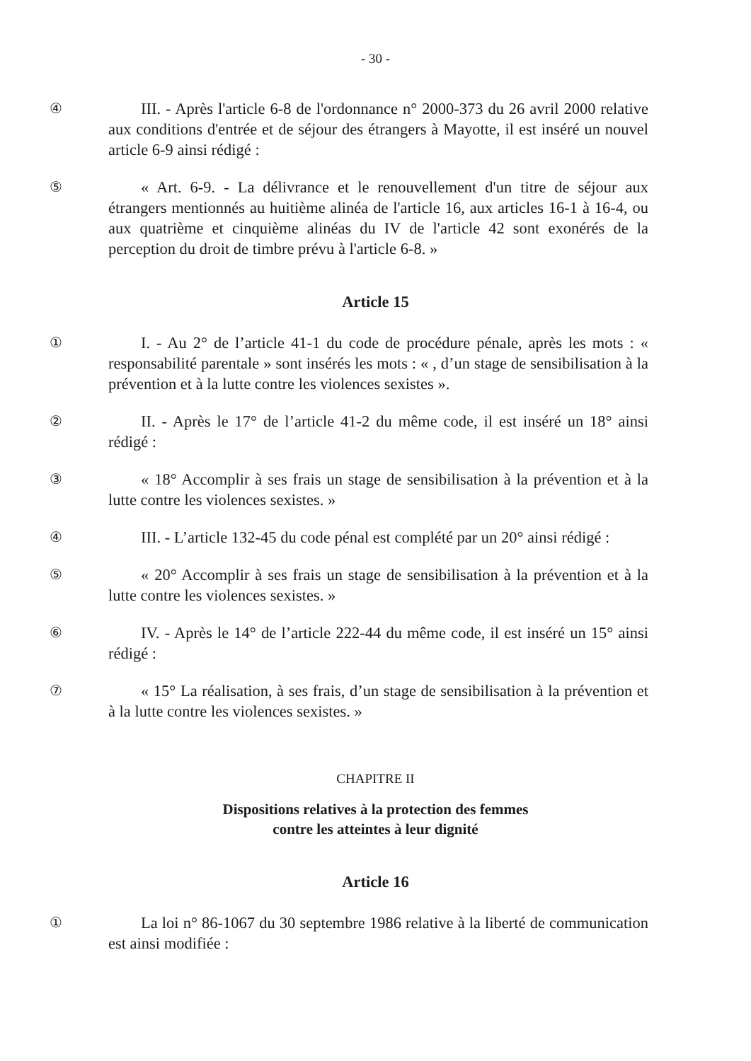- 30 -
④ III. - Après l'article 6-8 de l'ordonnance n° 2000-373 du 26 avril 2000 relative aux conditions d'entrée et de séjour des étrangers à Mayotte, il est inséré un nouvel article 6-9 ainsi rédigé :
⑤ « Art. 6-9. - La délivrance et le renouvellement d'un titre de séjour aux étrangers mentionnés au huitième alinéa de l'article 16, aux articles 16-1 à 16-4, ou aux quatrième et cinquième alinéas du IV de l'article 42 sont exonérés de la perception du droit de timbre prévu à l'article 6-8. »
Article 15
① I. - Au 2° de l’article 41-1 du code de procédure pénale, après les mots : « responsabilité parentale » sont insérés les mots : « , d’un stage de sensibilisation à la prévention et à la lutte contre les violences sexistes ».
② II. - Après le 17° de l’article 41-2 du même code, il est inséré un 18° ainsi rédigé :
③ « 18° Accomplir à ses frais un stage de sensibilisation à la prévention et à la lutte contre les violences sexistes. »
④ III. - L’article 132-45 du code pénal est complété par un 20° ainsi rédigé :
⑤ « 20° Accomplir à ses frais un stage de sensibilisation à la prévention et à la lutte contre les violences sexistes. »
⑥ IV. - Après le 14° de l’article 222-44 du même code, il est inséré un 15° ainsi rédigé :
⑦ « 15° La réalisation, à ses frais, d’un stage de sensibilisation à la prévention et à la lutte contre les violences sexistes. »
CHAPITRE II
Dispositions relatives à la protection des femmes
contre les atteintes à leur dignité
Article 16
① La loi n° 86-1067 du 30 septembre 1986 relative à la liberté de communication est ainsi modifiée :